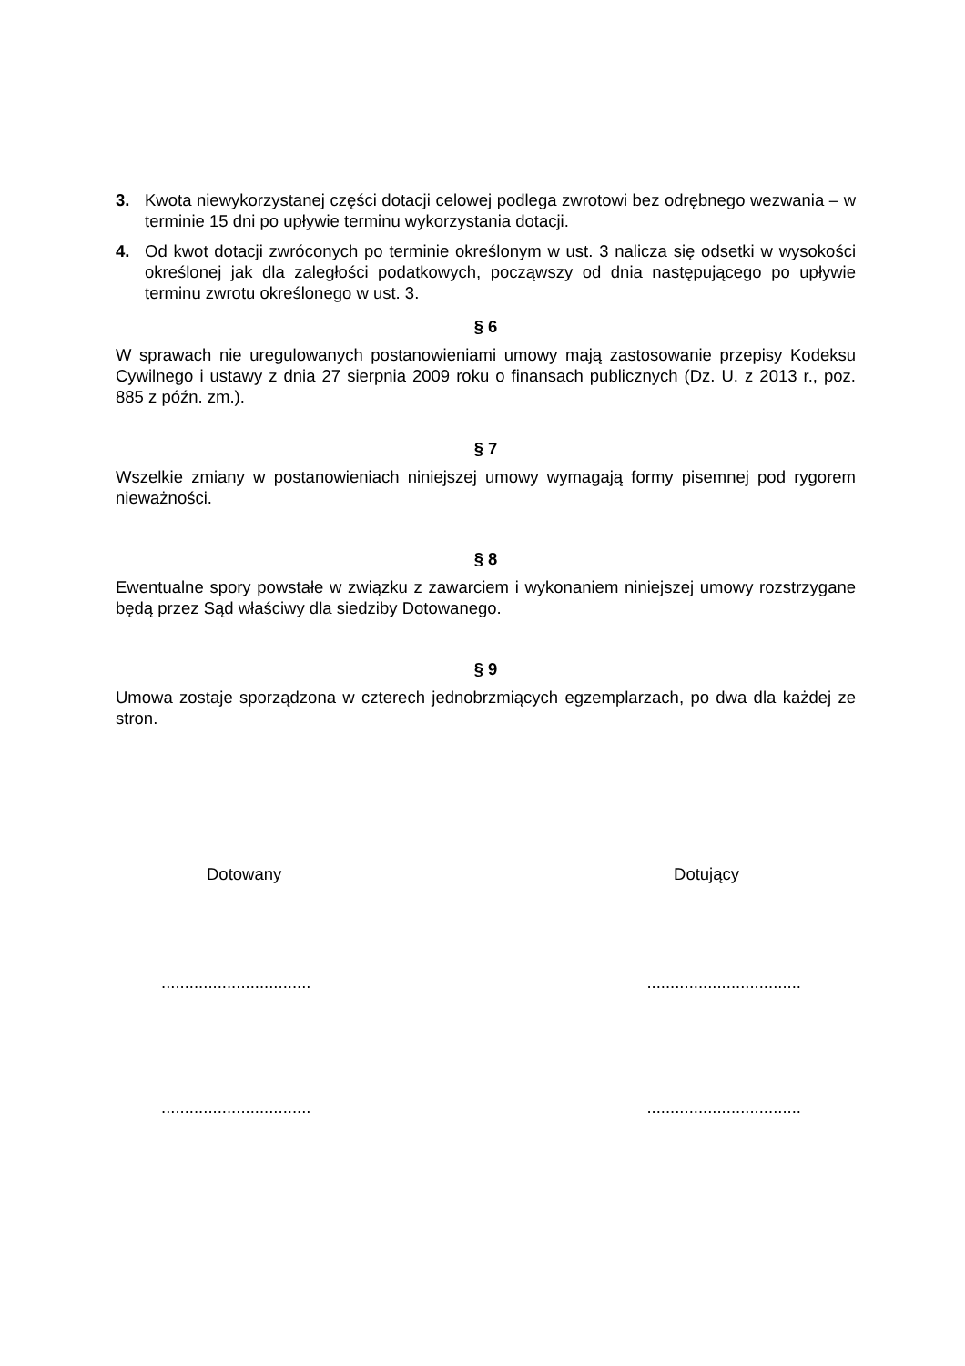3. Kwota niewykorzystanej części dotacji celowej podlega zwrotowi bez odrębnego wezwania – w terminie 15 dni po upływie terminu wykorzystania dotacji.
4. Od kwot dotacji zwróconych po terminie określonym w ust. 3 nalicza się odsetki w wysokości określonej jak dla zaległości podatkowych, począwszy od dnia następującego po upływie terminu zwrotu określonego w ust. 3.
§ 6
W sprawach nie uregulowanych postanowieniami umowy mają zastosowanie przepisy Kodeksu Cywilnego i ustawy z dnia 27 sierpnia 2009 roku o finansach publicznych (Dz. U. z 2013 r., poz. 885 z późn. zm.).
§ 7
Wszelkie zmiany w postanowieniach niniejszej umowy wymagają formy pisemnej pod rygorem nieważności.
§ 8
Ewentualne spory powstałe w związku z zawarciem i wykonaniem niniejszej umowy rozstrzygane będą przez Sąd właściwy dla siedziby Dotowanego.
§ 9
Umowa zostaje sporządzona w czterech jednobrzmiących egzemplarzach, po dwa dla każdej ze stron.
Dotowany Dotujący
.................................................................
.................................................................